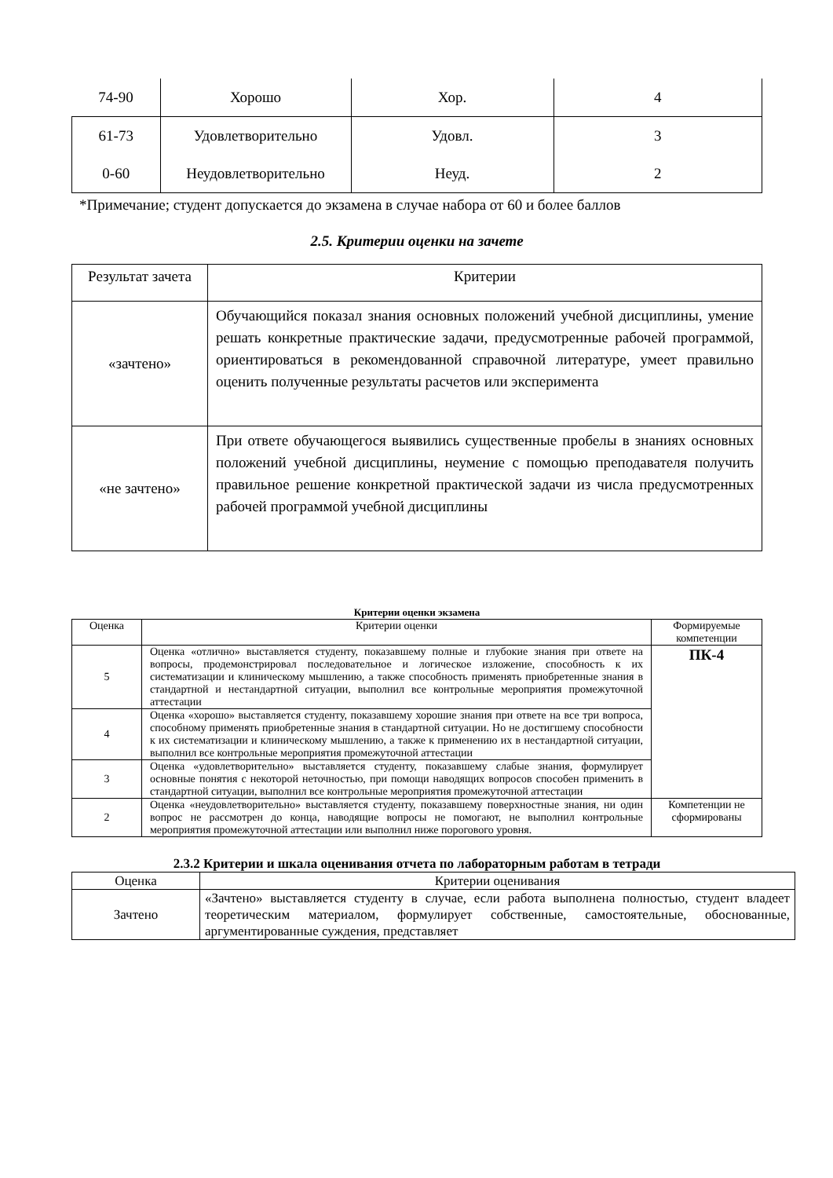| 74-90 | Хорошо | Хор. | 4 |
| 61-73 | Удовлетворительно | Удовл. | 3 |
| 0-60 | Неудовлетворительно | Неуд. | 2 |
*Примечание; студент допускается до экзамена в случае набора от 60 и более баллов
2.5. Критерии оценки на зачете
| Результат зачета | Критерии |
| «зачтено» | Обучающийся показал знания основных положений учебной дисциплины, умение решать конкретные практические задачи, предусмотренные рабочей программой, ориентироваться в рекомендованной справочной литературе, умеет правильно оценить полученные результаты расчетов или эксперимента |
| «не зачтено» | При ответе обучающегося выявились существенные пробелы в знаниях основных положений учебной дисциплины, неумение с помощью преподавателя получить правильное решение конкретной практической задачи из числа предусмотренных рабочей программой учебной дисциплины |
Критерии оценки экзамена
| Оценка | Критерии оценки | Формируемые компетенции |
| --- | --- | --- |
| 5 | Оценка «отлично» выставляется студенту, показавшему полные и глубокие знания при ответе на вопросы, продемонстрировал последовательное и логическое изложение, способность к их систематизации и клиническому мышлению, а также способность применять приобретенные знания в стандартной и нестандартной ситуации, выполнил все контрольные мероприятия промежуточной аттестации | ПК-4 |
| 4 | Оценка «хорошо» выставляется студенту, показавшему хорошие знания при ответе на все три вопроса, способному применять приобретенные знания в стандартной ситуации. Но не достигшему способности к их систематизации и клиническому мышлению, а также к применению их в нестандартной ситуации, выполнил все контрольные мероприятия промежуточной аттестации | |
| 3 | Оценка «удовлетворительно» выставляется студенту, показавшему слабые знания, формулирует основные понятия с некоторой неточностью, при помощи наводящих вопросов способен применить в стандартной ситуации, выполнил все контрольные мероприятия промежуточной аттестации | |
| 2 | Оценка «неудовлетворительно» выставляется студенту, показавшему поверхностные знания, ни один вопрос не рассмотрен до конца, наводящие вопросы не помогают, не выполнил контрольные мероприятия промежуточной аттестации или выполнил ниже порогового уровня. | Компетенции не сформированы |
2.3.2 Критерии и шкала оценивания отчета по лабораторным работам в тетради
| Оценка | Критерии оценивания |
| --- | --- |
| Зачтено | «Зачтено» выставляется студенту в случае, если работа выполнена полностью, студент владеет теоретическим материалом, формулирует собственные, самостоятельные, обоснованные, аргументированные суждения, представляет |